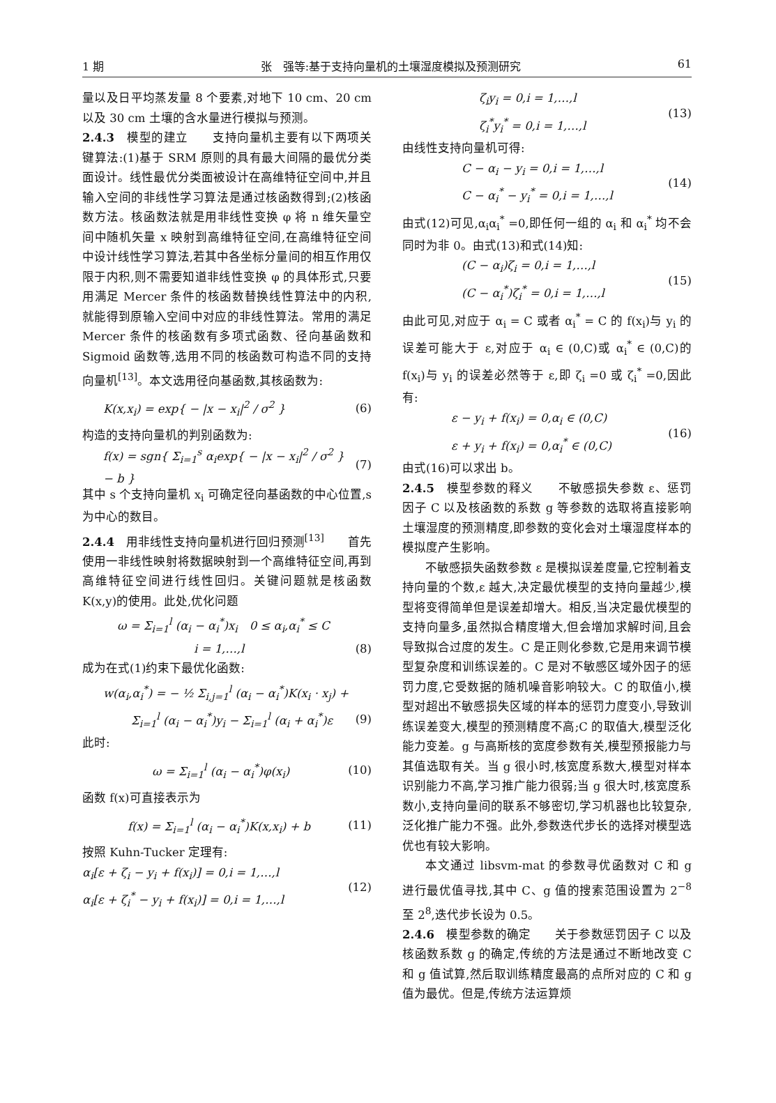1 期 张　强等:基于支持向量机的土壤湿度模拟及预测研究 61
量以及日平均蒸发量 8 个要素,对地下 10 cm、20 cm 以及 30 cm 土壤的含水量进行模拟与预测。
2.4.3　模型的建立　　支持向量机主要有以下两项关键算法:(1)基于 SRM 原则的具有最大间隔的最优分类面设计。线性最优分类面被设计在高维特征空间中,并且输入空间的非线性学习算法是通过核函数得到;(2)核函数方法。核函数法就是用非线性变换 φ 将 n 维矢量空间中随机矢量 x 映射到高维特征空间,在高维特征空间中设计线性学习算法,若其中各坐标分量间的相互作用仅限于内积,则不需要知道非线性变换 φ 的具体形式,只要用满足 Mercer 条件的核函数替换线性算法中的内积,就能得到原输入空间中对应的非线性算法。常用的满足 Mercer 条件的核函数有多项式函数、径向基函数和 Sigmoid 函数等,选用不同的核函数可构造不同的支持向量机<sup>[13]</sup>。本文选用径向基函数,其核函数为:
K(x,x<sub>i</sub>) = exp{ − |x − x<sub>i</sub>|<sup>2</sup> / σ<sup>2</sup> } (6)
构造的支持向量机的判别函数为:
f(x) = sgn{ Σ<sub>i=1</sub><sup>s</sup> α<sub>i</sub>exp{ − |x − x<sub>i</sub>|<sup>2</sup> / σ<sup>2</sup> } − b } (7)
其中 s 个支持向量机 x<sub>i</sub> 可确定径向基函数的中心位置,s 为中心的数目。
2.4.4　用非线性支持向量机进行回归预测<sup>[13]</sup>　　首先使用一非线性映射将数据映射到一个高维特征空间,再到高维特征空间进行线性回归。关键问题就是核函数 K(x,y)的使用。此处,优化问题
ω = Σ<sub>i=1</sub><sup>l</sup> (α<sub>i</sub> − α<sub>i</sub><sup>*</sup>)x<sub>i</sub>　0 ≤ α<sub>i</sub>,α<sub>i</sub><sup>*</sup> ≤ C
i = 1,…,l (8)
成为在式(1)约束下最优化函数:
w(α<sub>i</sub>,α<sub>i</sub><sup>*</sup>) = − ½ Σ<sub>i,j=1</sub><sup>l</sup> (α<sub>i</sub> − α<sub>i</sub><sup>*</sup>)K(x<sub>i</sub> · x<sub>j</sub>) +
Σ<sub>i=1</sub><sup>l</sup> (α<sub>i</sub> − α<sub>i</sub><sup>*</sup>)y<sub>i</sub> − Σ<sub>i=1</sub><sup>l</sup> (α<sub>i</sub> + α<sub>i</sub><sup>*</sup>)ε (9)
此时:
ω = Σ<sub>i=1</sub><sup>l</sup> (α<sub>i</sub> − α<sub>i</sub><sup>*</sup>)φ(x<sub>i</sub>) (10)
函数 f(x)可直接表示为
f(x) = Σ<sub>i=1</sub><sup>l</sup> (α<sub>i</sub> − α<sub>i</sub><sup>*</sup>)K(x,x<sub>i</sub>) + b (11)
按照 Kuhn-Tucker 定理有:
α<sub>i</sub>[ε + ζ<sub>i</sub> − y<sub>i</sub> + f(x<sub>i</sub>)] = 0,i = 1,…,l
α<sub>i</sub>[ε + ζ<sub>i</sub><sup>*</sup> − y<sub>i</sub> + f(x<sub>i</sub>)] = 0,i = 1,…,l (12)
ζ<sub>i</sub>y<sub>i</sub> = 0,i = 1,…,l
ζ<sub>i</sub><sup>*</sup>y<sub>i</sub><sup>*</sup> = 0,i = 1,…,l (13)
由线性支持向量机可得:
C − α<sub>i</sub> − y<sub>i</sub> = 0,i = 1,…,l
C − α<sub>i</sub><sup>*</sup> − y<sub>i</sub><sup>*</sup> = 0,i = 1,…,l (14)
由式(12)可见,α<sub>i</sub>α<sub>i</sub><sup>*</sup> =0,即任何一组的 α<sub>i</sub> 和 α<sub>i</sub><sup>*</sup> 均不会同时为非 0。由式(13)和式(14)知:
(C − α<sub>i</sub>)ζ<sub>i</sub> = 0,i = 1,…,l
(C − α<sub>i</sub><sup>*</sup>)ζ<sub>i</sub><sup>*</sup> = 0,i = 1,…,l (15)
由此可见,对应于 α<sub>i</sub> = C 或者 α<sub>i</sub><sup>*</sup> = C 的 f(x<sub>i</sub>)与 y<sub>i</sub> 的误差可能大于 ε,对应于 α<sub>i</sub> ∈ (0,C)或 α<sub>i</sub><sup>*</sup> ∈ (0,C)的 f(x<sub>i</sub>)与 y<sub>i</sub> 的误差必然等于 ε,即 ζ<sub>i</sub> =0 或 ζ<sub>i</sub><sup>*</sup> =0,因此有:
ε − y<sub>i</sub> + f(x<sub>i</sub>) = 0,α<sub>i</sub> ∈ (0,C)
ε + y<sub>i</sub> + f(x<sub>i</sub>) = 0,α<sub>i</sub><sup>*</sup> ∈ (0,C) (16)
由式(16)可以求出 b。
2.4.5　模型参数的释义　　不敏感损失参数 ε、惩罚因子 C 以及核函数的系数 g 等参数的选取将直接影响土壤湿度的预测精度,即参数的变化会对土壤湿度样本的模拟度产生影响。
不敏感损失函数参数 ε 是模拟误差度量,它控制着支持向量的个数,ε 越大,决定最优模型的支持向量越少,模型将变得简单但是误差却增大。相反,当决定最优模型的支持向量多,虽然拟合精度增大,但会增加求解时间,且会导致拟合过度的发生。C 是正则化参数,它是用来调节模型复杂度和训练误差的。C 是对不敏感区域外因子的惩罚力度,它受数据的随机噪音影响较大。C 的取值小,模型对超出不敏感损失区域的样本的惩罚力度变小,导致训练误差变大,模型的预测精度不高;C 的取值大,模型泛化能力变差。g 与高斯核的宽度参数有关,模型预报能力与其值选取有关。当 g 很小时,核宽度系数大,模型对样本识别能力不高,学习推广能力很弱;当 g 很大时,核宽度系数小,支持向量间的联系不够密切,学习机器也比较复杂,泛化推广能力不强。此外,参数迭代步长的选择对模型选优也有较大影响。
本文通过 libsvm-mat 的参数寻优函数对 C 和 g 进行最优值寻找,其中 C、g 值的搜索范围设置为 2<sup>−8</sup> 至 2<sup>8</sup>,迭代步长设为 0.5。
2.4.6　模型参数的确定　　关于参数惩罚因子 C 以及核函数系数 g 的确定,传统的方法是通过不断地改变 C 和 g 值试算,然后取训练精度最高的点所对应的 C 和 g 值为最优。但是,传统方法运算烦